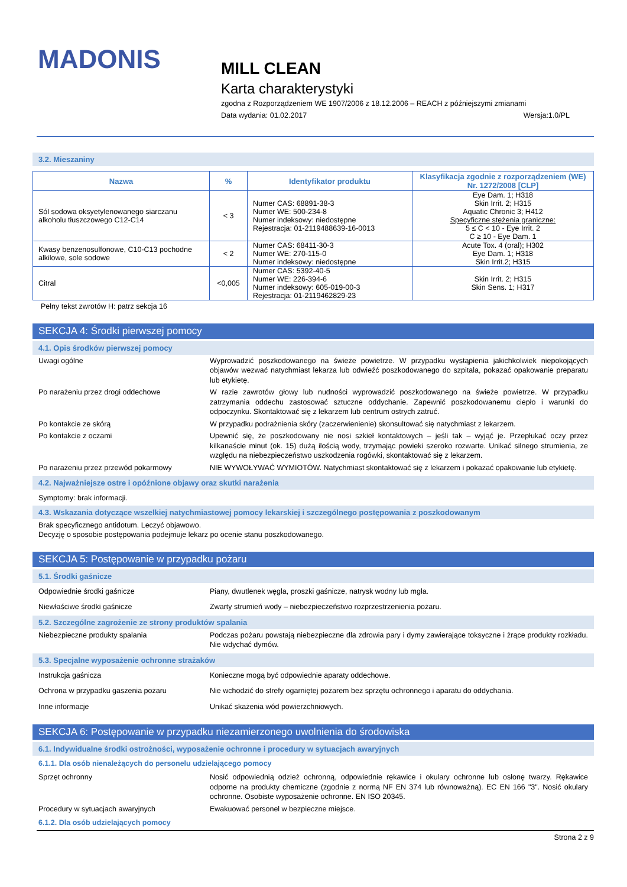MADONIS
MILL CLEAN
Karta charakterystyki
zgodna z Rozporządzeniem WE 1907/2006 z 18.12.2006 – REACH z późniejszymi zmianami
Data wydania: 01.02.2017 Wersja:1.0/PL
3.2. Mieszaniny
| Nazwa | % | Identyfikator produktu | Klasyfikacja zgodnie z rozporządzeniem (WE) Nr. 1272/2008 [CLP] |
| --- | --- | --- | --- |
| Sól sodowa oksyetylenowanego siarczanu alkoholu tłuszczowego C12-C14 | < 3 | Numer CAS: 68891-38-3 Numer WE: 500-234-8 Numer indeksowy: niedostępne Rejestracja: 01-2119488639-16-0013 | Eye Dam. 1; H318 Skin Irrit. 2; H315 Aquatic Chronic 3; H412 Specyficzne stężenia graniczne: 5 ≤ C < 10 - Eye Irrit. 2 C ≥ 10 - Eye Dam. 1 |
| Kwasy benzenosulfonowe, C10-C13 pochodne alkilowe, sole sodowe | < 2 | Numer CAS: 68411-30-3 Numer WE: 270-115-0 Numer indeksowy: niedostępne | Acute Tox. 4 (oral); H302 Eye Dam. 1; H318 Skin Irrit.2; H315 |
| Citral | <0,005 | Numer CAS: 5392-40-5 Numer WE: 226-394-6 Numer indeksowy: 605-019-00-3 Rejestracja: 01-2119462829-23 | Skin Irrit. 2; H315 Skin Sens. 1; H317 |
Pełny tekst zwrotów H: patrz sekcja 16
SEKCJA 4: Środki pierwszej pomocy
4.1. Opis środków pierwszej pomocy
Uwagi ogólne Wyprowadzić poszkodowanego na świeże powietrze. W przypadku wystąpienia jakichkolwiek niepokojących objawów wezwać natychmiast lekarza lub odwieźć poszkodowanego do szpitala, pokazać opakowanie preparatu lub etykietę.
Po narażeniu przez drogi oddechowe W razie zawrotów głowy lub nudności wyprowadzić poszkodowanego na świeże powietrze. W przypadku zatrzymania oddechu zastosować sztuczne oddychanie. Zapewnić poszkodowanemu ciepło i warunki do odpoczynku. Skontaktować się z lekarzem lub centrum ostrych zatruć.
Po kontakcie ze skórą W przypadku podrażnienia skóry (zaczerwienienie) skonsultować się natychmiast z lekarzem.
Po kontakcie z oczami Upewnić się, że poszkodowany nie nosi szkieł kontaktowych – jeśli tak – wyjąć je. Przepłukać oczy przez kilkanaście minut (ok. 15) dużą ilością wody, trzymając powieki szeroko rozwarte. Unikać silnego strumienia, ze względu na niebezpieczeństwo uszkodzenia rogówki, skontaktować się z lekarzem.
Po narażeniu przez przewód pokarmowy NIE WYWOŁYWAĆ WYMIOTÓW. Natychmiast skontaktować się z lekarzem i pokazać opakowanie lub etykietę.
4.2. Najważniejsze ostre i opóźnione objawy oraz skutki narażenia
Symptomy: brak informacji.
4.3. Wskazania dotyczące wszelkiej natychmiastowej pomocy lekarskiej i szczególnego postępowania z poszkodowanym
Brak specyficznego antidotum. Leczyć objawowo.
Decyzję o sposobie postępowania podejmuje lekarz po ocenie stanu poszkodowanego.
SEKCJA 5: Postępowanie w przypadku pożaru
5.1. Środki gaśnicze
Odpowiednie środki gaśnicze Piany, dwutlenek węgla, proszki gaśnicze, natrysk wodny lub mgła.
Niewłaściwe środki gaśnicze Zwarty strumień wody – niebezpieczeństwo rozprzestrzenienia pożaru.
5.2. Szczególne zagrożenie ze strony produktów spalania
Niebezpieczne produkty spalania Podczas pożaru powstają niebezpieczne dla zdrowia pary i dymy zawierające toksyczne i żrące produkty rozkładu. Nie wdychać dymów.
5.3. Specjalne wyposażenie ochronne strażaków
Instrukcja gaśnicza Konieczne mogą być odpowiednie aparaty oddechowe.
Ochrona w przypadku gaszenia pożaru Nie wchodzić do strefy ogarniętej pożarem bez sprzętu ochronnego i aparatu do oddychania.
Inne informacje Unikać skażenia wód powierzchniowych.
SEKCJA 6: Postępowanie w przypadku niezamierzonego uwolnienia do środowiska
6.1. Indywidualne środki ostrożności, wyposażenie ochronne i procedury w sytuacjach awaryjnych
6.1.1. Dla osób nienależących do personelu udzielającego pomocy
Sprzęt ochronny Nosić odpowiednią odzież ochronną, odpowiednie rękawice i okulary ochronne lub osłonę twarzy. Rękawice odporne na produkty chemiczne (zgodnie z normą NF EN 374 lub równoważną). EC EN 166 "3". Nosić okulary ochronne. Osobiste wyposażenie ochronne. EN ISO 20345.
Procedury w sytuacjach awaryjnych Ewakuować personel w bezpieczne miejsce.
6.1.2. Dla osób udzielających pomocy
Strona 2 z 9